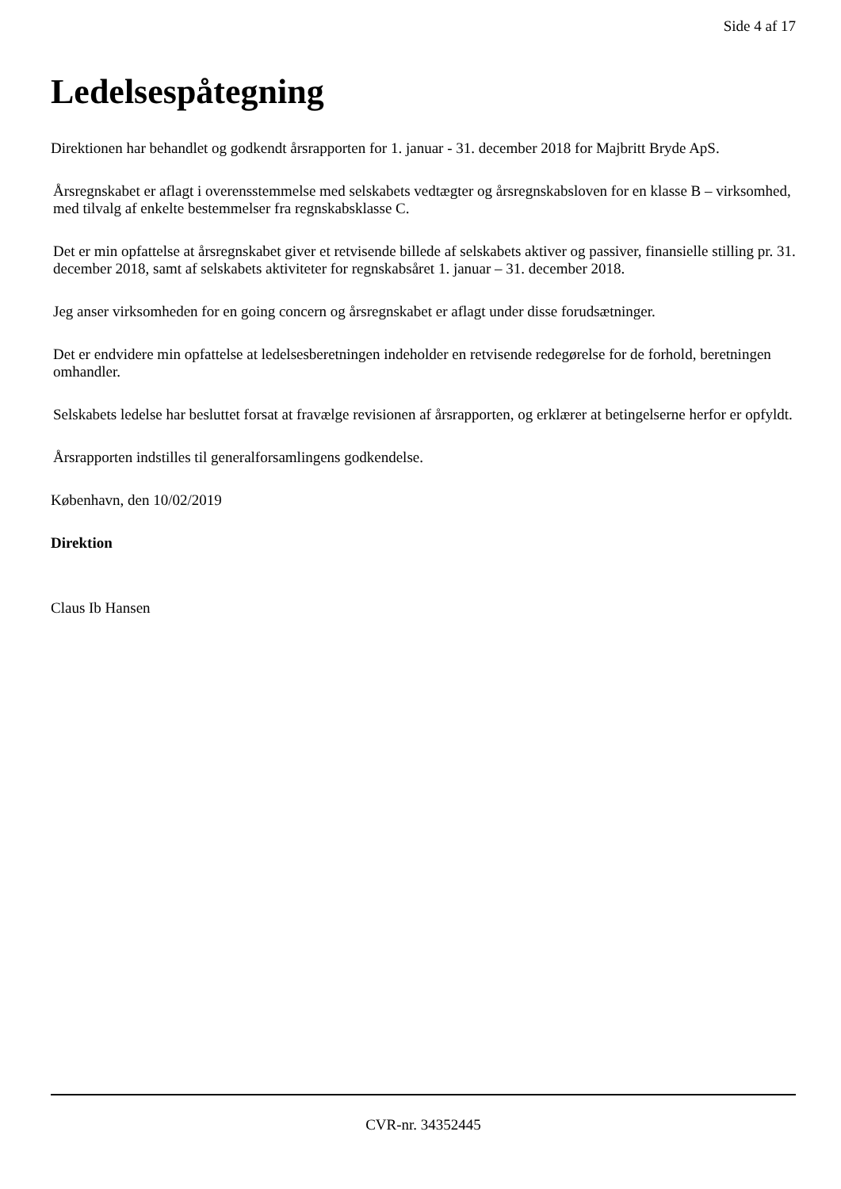Side 4 af 17
Ledelsespåtegning
Direktionen har behandlet og godkendt årsrapporten for 1. januar - 31. december 2018 for Majbritt Bryde ApS.
Årsregnskabet er aflagt i overensstemmelse med selskabets vedtægter og årsregnskabsloven for en klasse B – virksomhed, med tilvalg af enkelte bestemmelser fra regnskabsklasse C.
Det er min opfattelse at årsregnskabet giver et retvisende billede af selskabets aktiver og passiver, finansielle stilling pr. 31. december 2018, samt af selskabets aktiviteter for regnskabsåret 1. januar – 31. december 2018.
Jeg anser virksomheden for en going concern og årsregnskabet er aflagt under disse forudsætninger.
Det er endvidere min opfattelse at ledelsesberetningen indeholder en retvisende redegørelse for de forhold, beretningen omhandler.
Selskabets ledelse har besluttet forsat at fravælge revisionen af årsrapporten, og erklærer at betingelserne herfor er opfyldt.
Årsrapporten indstilles til generalforsamlingens godkendelse.
København, den 10/02/2019
Direktion
Claus Ib Hansen
CVR-nr. 34352445